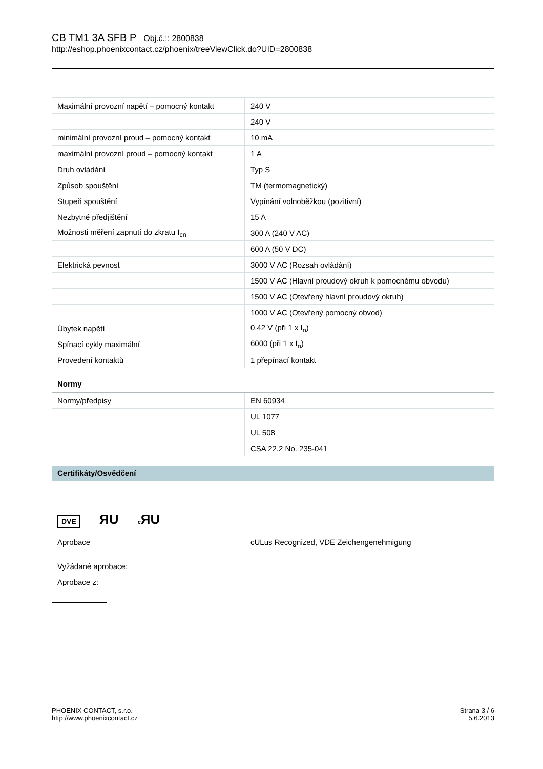CB TM1 3A SFB P Obj.č.:: 2800838
http://eshop.phoenixcontact.cz/phoenix/treeViewClick.do?UID=2800838
| Maximální provozní napětí – pomocný kontakt | 240 V |
| | 240 V |
| minimální provozní proud – pomocný kontakt | 10 mA |
| maximální provozní proud – pomocný kontakt | 1 A |
| Druh ovládání | Typ S |
| Způsob spouštění | TM (termomagnetický) |
| Stupeň spouštění | Vypínání volnoběžkou (pozitivní) |
| Nezbytné předjištění | 15 A |
| Možnosti měření zapnutí do zkratu I<sub>cn</sub> | 300 A (240 V AC) |
| | 600 A (50 V DC) |
| Elektrická pevnost | 3000 V AC (Rozsah ovládání) |
| | 1500 V AC (Hlavní proudový okruh k pomocnému obvodu) |
| | 1500 V AC (Otevřený hlavní proudový okruh) |
| | 1000 V AC (Otevřený pomocný obvod) |
| Úbytek napětí | 0,42 V (při 1 x I<sub>n</sub>) |
| Spínací cykly maximální | 6000 (při 1 x I<sub>n</sub>) |
| Provedení kontaktů | 1 přepínací kontakt |
Normy
| Normy/předpisy | EN 60934 |
| | UL 1077 |
| | UL 508 |
| | CSA 22.2 No. 235-041 |
Certifikáty/Osvědčení
DVE ЯU c ЯU
Aprobace cULus Recognized, VDE Zeichengenehmigung
Vyžádané aprobace:
Aprobace z:
PHOENIX CONTACT, s.r.o.
http://www.phoenixcontact.cz
Strana 3 / 6
5.6.2013